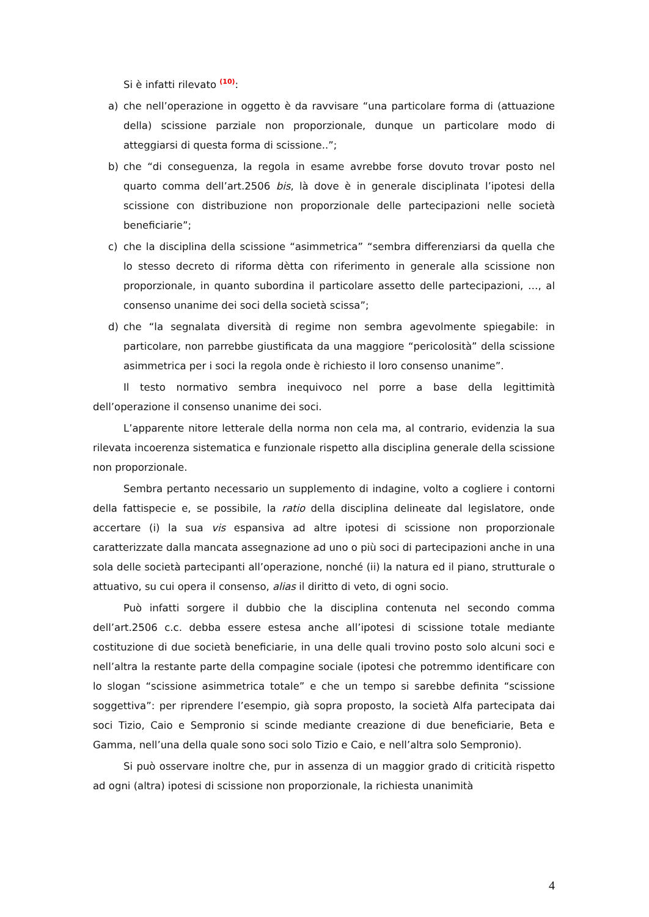Si è infatti rilevato <sup>(10)</sup>:
a) che nell’operazione in oggetto è da ravvisare “una particolare forma di (attuazione della) scissione parziale non proporzionale, dunque un particolare modo di atteggiarsi di questa forma di scissione..”;
b) che “di conseguenza, la regola in esame avrebbe forse dovuto trovar posto nel quarto comma dell’art.2506 bis, là dove è in generale disciplinata l’ipotesi della scissione con distribuzione non proporzionale delle partecipazioni nelle società beneficiarie”;
c) che la disciplina della scissione “asimmetrica” “sembra differenziarsi da quella che lo stesso decreto di riforma dètta con riferimento in generale alla scissione non proporzionale, in quanto subordina il particolare assetto delle partecipazioni, …, al consenso unanime dei soci della società scissa”;
d) che “la segnalata diversità di regime non sembra agevolmente spiegabile: in particolare, non parrebbe giustificata da una maggiore “pericolosità” della scissione asimmetrica per i soci la regola onde è richiesto il loro consenso unanime”.
Il testo normativo sembra inequivoco nel porre a base della legittimità dell’operazione il consenso unanime dei soci.
L’apparente nitore letterale della norma non cela ma, al contrario, evidenzia la sua rilevata incoerenza sistematica e funzionale rispetto alla disciplina generale della scissione non proporzionale.
Sembra pertanto necessario un supplemento di indagine, volto a cogliere i contorni della fattispecie e, se possibile, la ratio della disciplina delineate dal legislatore, onde accertare (i) la sua vis espansiva ad altre ipotesi di scissione non proporzionale caratterizzate dalla mancata assegnazione ad uno o più soci di partecipazioni anche in una sola delle società partecipanti all’operazione, nonché (ii) la natura ed il piano, strutturale o attuativo, su cui opera il consenso, alias il diritto di veto, di ogni socio.
Può infatti sorgere il dubbio che la disciplina contenuta nel secondo comma dell’art.2506 c.c. debba essere estesa anche all’ipotesi di scissione totale mediante costituzione di due società beneficiarie, in una delle quali trovino posto solo alcuni soci e nell’altra la restante parte della compagine sociale (ipotesi che potremmo identificare con lo slogan “scissione asimmetrica totale” e che un tempo si sarebbe definita “scissione soggettiva”: per riprendere l’esempio, già sopra proposto, la società Alfa partecipata dai soci Tizio, Caio e Sempronio si scinde mediante creazione di due beneficiarie, Beta e Gamma, nell’una della quale sono soci solo Tizio e Caio, e nell’altra solo Sempronio).
Si può osservare inoltre che, pur in assenza di un maggior grado di criticità rispetto ad ogni (altra) ipotesi di scissione non proporzionale, la richiesta unanimità
4